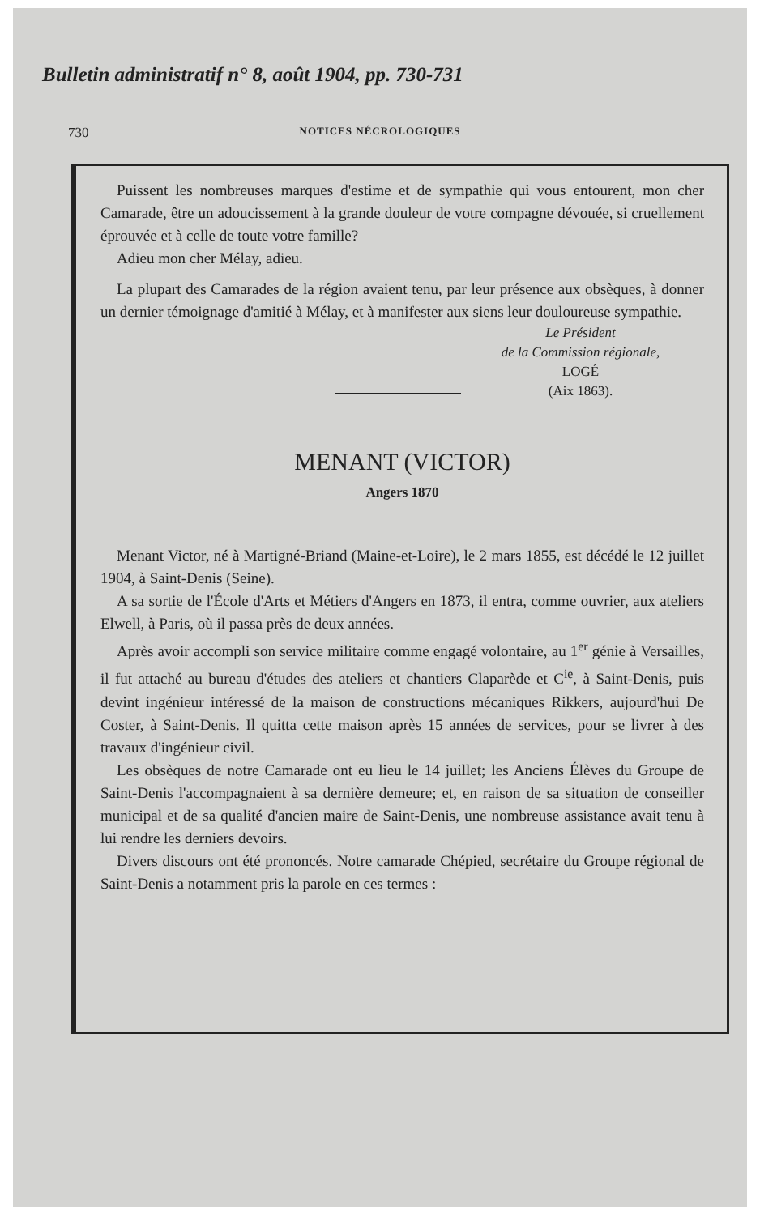Bulletin administratif n° 8, août 1904, pp. 730-731
730 NOTICES NÉCROLOGIQUES
Puissent les nombreuses marques d'estime et de sympathie qui vous entourent, mon cher Camarade, être un adoucissement à la grande douleur de votre compagne dévouée, si cruellement éprouvée et à celle de toute votre famille?
Adieu mon cher Mélay, adieu.
La plupart des Camarades de la région avaient tenu, par leur présence aux obsèques, à donner un dernier témoignage d'amitié à Mélay, et à manifester aux siens leur douloureuse sympathie.
Le Président
de la Commission régionale,
LOGÉ
(Aix 1863).
MENANT (VICTOR)
Angers 1870
Menant Victor, né à Martigné-Briand (Maine-et-Loire), le 2 mars 1855, est décédé le 12 juillet 1904, à Saint-Denis (Seine).
A sa sortie de l'École d'Arts et Métiers d'Angers en 1873, il entra, comme ouvrier, aux ateliers Elwell, à Paris, où il passa près de deux années.
Après avoir accompli son service militaire comme engagé volontaire, au 1<sup>er</sup> génie à Versailles, il fut attaché au bureau d'études des ateliers et chantiers Claparède et C<sup>ie</sup>, à Saint-Denis, puis devint ingénieur intéressé de la maison de constructions mécaniques Rikkers, aujourd'hui De Coster, à Saint-Denis. Il quitta cette maison après 15 années de services, pour se livrer à des travaux d'ingénieur civil.
Les obsèques de notre Camarade ont eu lieu le 14 juillet; les Anciens Élèves du Groupe de Saint-Denis l'accompagnaient à sa dernière demeure; et, en raison de sa situation de conseiller municipal et de sa qualité d'ancien maire de Saint-Denis, une nombreuse assistance avait tenu à lui rendre les derniers devoirs.
Divers discours ont été prononcés. Notre camarade Chépied, secrétaire du Groupe régional de Saint-Denis a notamment pris la parole en ces termes :